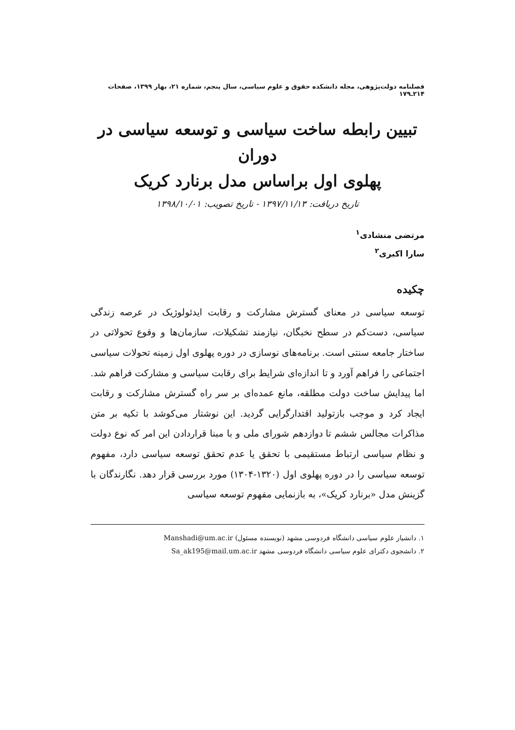فصلنامه دولت‌پژوهی، مجله دانشکده حقوق و علوم سیاسی، سال پنجم، شماره ۲۱، بهار ۱۳۹۹، صفحات ۲۱۴ـ۱۷۹
تبیین رابطه ساخت سیاسی و توسعه سیاسی در دوران
پهلوی اول براساس مدل برنارد کریک
تاریخ دریافت: ۱۳۹۷/۱۱/۱۳ - تاریخ تصویب: ۱۳۹۸/۱۰/۰۱
مرتضی منشادی<sup>۱</sup>
سارا اکبری<sup>۲</sup>
چکیده
توسعه سیاسی در معنای گسترش مشارکت و رقابت ایدئولوژیک در عرصه زندگی سیاسی، دست‌کم در سطح نخبگان، نیازمند تشکیلات، سازمان‌ها و وقوع تحولاتی در ساختار جامعه سنتی است. برنامه‌های نوسازی در دوره پهلوی اول زمینه تحولات سیاسی اجتماعی را فراهم آورد و تا اندازه‌ای شرایط برای رقابت سیاسی و مشارکت فراهم شد. اما پیدایش ساخت دولت مطلقه، مانع عمده‌ای بر سر راه گسترش مشارکت و رقابت ایجاد کرد و موجب بازتولید اقتدارگرایی گردید. این نوشتار می‌کوشد با تکیه بر متن مذاکرات مجالس ششم تا دوازدهم شورای ملی و با مبنا قراردادن این امر که نوع دولت و نظام سیاسی ارتباط مستقیمی با تحقق یا عدم تحقق توسعه سیاسی دارد، مفهوم توسعه سیاسی را در دوره پهلوی اول (۱۳۲۰-۱۳۰۴) مورد بررسی قرار دهد. نگارندگان با گزینش مدل «برنارد کریک»، به بازنمایی مفهوم توسعه سیاسی
۱. دانشیار علوم سیاسی دانشگاه فردوسی مشهد (نویسنده مسئول) Manshadi@um.ac.ir
۲. دانشجوی دکترای علوم سیاسی دانشگاه فردوسی مشهد Sa_ak195@mail.um.ac.ir